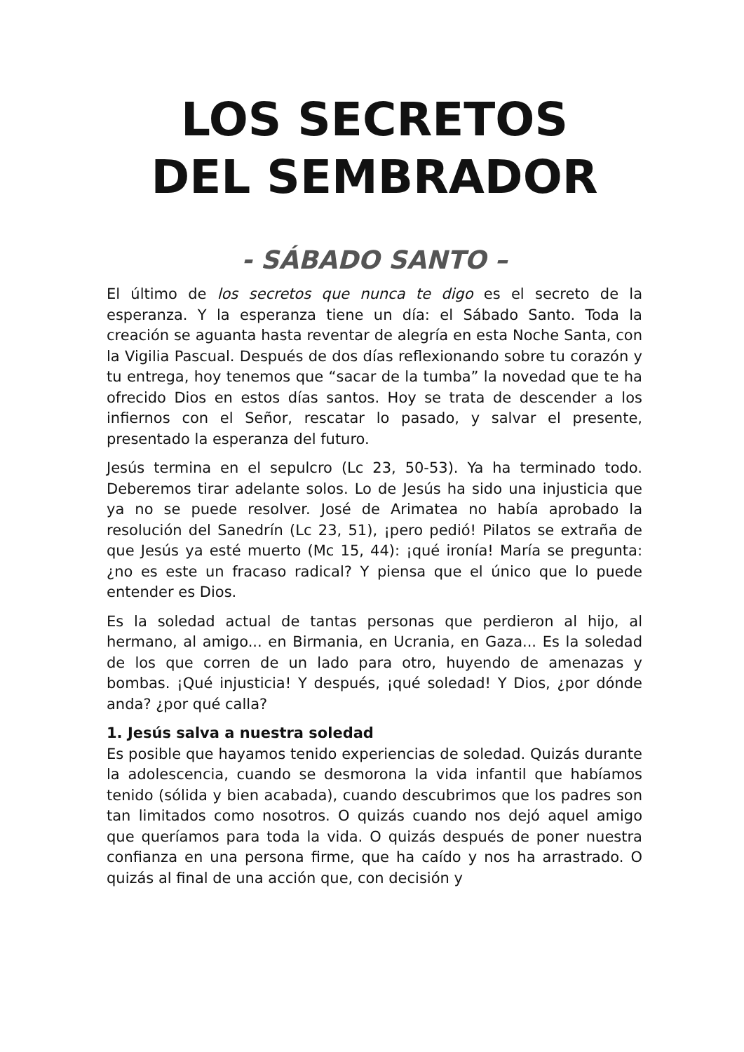LOS SECRETOS
DEL SEMBRADOR
- SÁBADO SANTO –
El último de los secretos que nunca te digo es el secreto de la esperanza. Y la esperanza tiene un día: el Sábado Santo. Toda la creación se aguanta hasta reventar de alegría en esta Noche Santa, con la Vigilia Pascual. Después de dos días reflexionando sobre tu corazón y tu entrega, hoy tenemos que “sacar de la tumba” la novedad que te ha ofrecido Dios en estos días santos. Hoy se trata de descender a los infiernos con el Señor, rescatar lo pasado, y salvar el presente, presentado la esperanza del futuro.
Jesús termina en el sepulcro (Lc 23, 50-53). Ya ha terminado todo. Deberemos tirar adelante solos. Lo de Jesús ha sido una injusticia que ya no se puede resolver. José de Arimatea no había aprobado la resolución del Sanedrín (Lc 23, 51), ¡pero pedió! Pilatos se extraña de que Jesús ya esté muerto (Mc 15, 44): ¡qué ironía! María se pregunta: ¿no es este un fracaso radical? Y piensa que el único que lo puede entender es Dios.
Es la soledad actual de tantas personas que perdieron al hijo, al hermano, al amigo... en Birmania, en Ucrania, en Gaza... Es la soledad de los que corren de un lado para otro, huyendo de amenazas y bombas. ¡Qué injusticia! Y después, ¡qué soledad! Y Dios, ¿por dónde anda? ¿por qué calla?
1. Jesús salva a nuestra soledad
Es posible que hayamos tenido experiencias de soledad. Quizás durante la adolescencia, cuando se desmorona la vida infantil que habíamos tenido (sólida y bien acabada), cuando descubrimos que los padres son tan limitados como nosotros. O quizás cuando nos dejó aquel amigo que queríamos para toda la vida. O quizás después de poner nuestra confianza en una persona firme, que ha caído y nos ha arrastrado. O quizás al final de una acción que, con decisión y